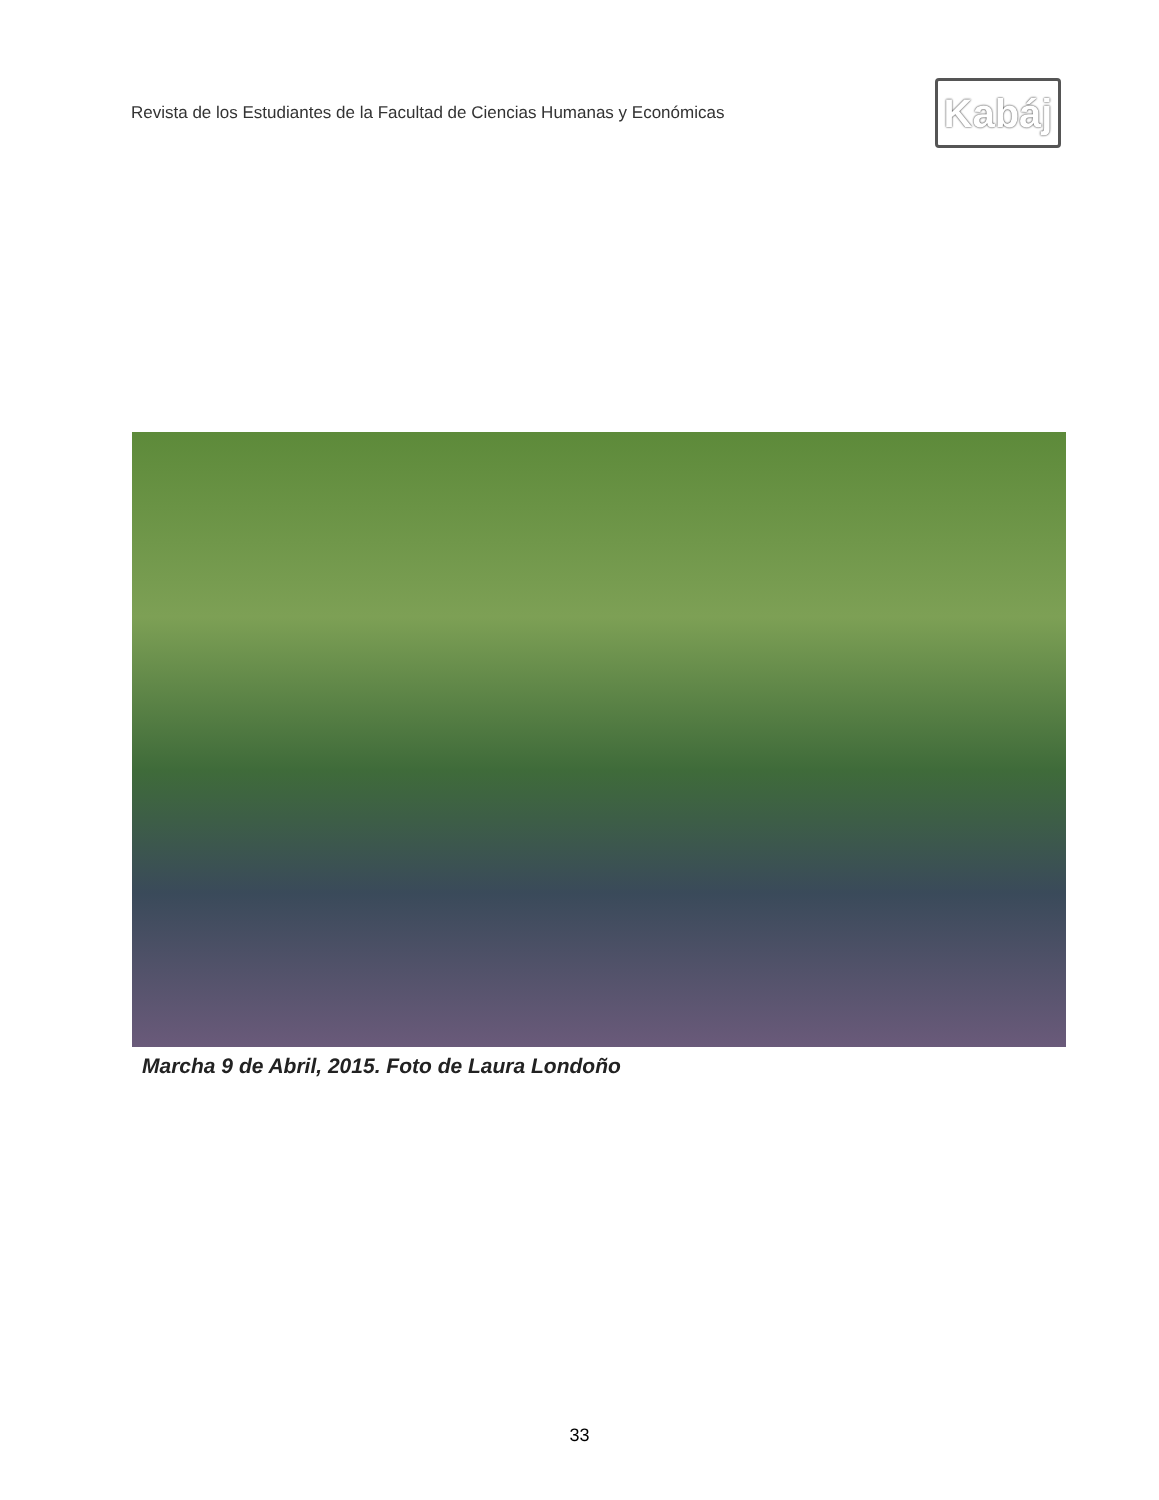Revista de los Estudiantes de la Facultad de Ciencias Humanas y Económicas
Kabáj
Marcha 9 de Abril, 2015. Foto de Laura Londoño
33